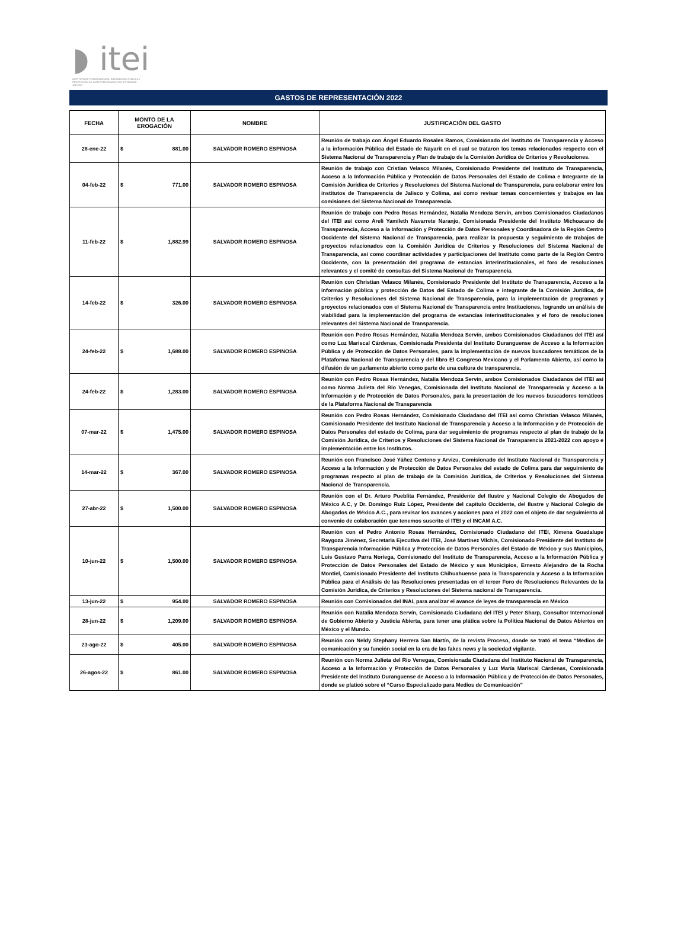◗ itei
INSTITUTO DE TRANSPARENCIA, INFORMACIÓN PÚBLICA Y PROTECCIÓN DE DATOS PERSONALES DEL ESTADO DE JALISCO
GASTOS DE REPRESENTACIÓN 2022
| FECHA | MONTO DE LA EROGACIÓN | NOMBRE | JUSTIFICACIÓN DEL GASTO |
| --- | --- | --- | --- |
| 28-ene-22 | $ 881.00 | SALVADOR ROMERO ESPINOSA | Reunión de trabajo con Ángel Eduardo Rosales Ramos, Comisionado del Instituto de Transparencia y Acceso a la información Pública del Estado de Nayarit en el cual se trataron los temas relacionados respecto con el Sistema Nacional de Transparencia y Plan de trabajo de la Comisión Jurídica de Criterios y Resoluciones. |
| 04-feb-22 | $ 771.00 | SALVADOR ROMERO ESPINOSA | Reunión de trabajo con Cristian Velasco Milanés, Comisionado Presidente del Instituto de Transparencia, Acceso a la Información Pública y Protección de Datos Personales del Estado de Colima e Integrante de la Comisión Jurídica de Criterios y Resoluciones del Sistema Nacional de Transparencia, para colaborar entre los institutos de Transparencia de Jalisco y Colima, así como revisar temas concernientes y trabajos en las comisiones del Sistema Nacional de Transparencia. |
| 11-feb-22 | $ 1,882.99 | SALVADOR ROMERO ESPINOSA | Reunión de trabajo con Pedro Rosas Hernández, Natalia Mendoza Servín, ambos Comisionados Ciudadanos del ITEI así como Areli Yamileth Navarrete Naranjo, Comisionada Presidente del Instituto Michoacano de Transparencia, Acceso a la Información y Protección de Datos Personales y Coordinadora de la Región Centro Occidente del Sistema Nacional de Transparencia, para realizar la propuesta y seguimiento de trabajos de proyectos relacionados con la Comisión Jurídica de Criterios y Resoluciones del Sistema Nacional de Transparencia, así como coordinar actividades y participaciones del Instituto como parte de la Región Centro Occidente, con la presentación del programa de estancias interinstitucionales, el foro de resoluciones relevantes y el comité de consultas del Sistema Nacional de Transparencia. |
| 14-feb-22 | $ 326.00 | SALVADOR ROMERO ESPINOSA | Reunión con Christian Velasco Milanés, Comisionado Presidente del Instituto de Transparencia, Acceso a la información pública y protección de Datos del Estado de Colima e integrante de la Comisión Jurídica, de Criterios y Resoluciones del Sistema Nacional de Transparencia, para la implementación de programas y proyectos relacionados con el Sistema Nacional de Transparencia entre Instituciones, logrando un análisis de viabilidad para la implementación del programa de estancias interinstitucionales y el foro de resoluciones relevantes del Sistema Nacional de Transparencia. |
| 24-feb-22 | $ 1,688.00 | SALVADOR ROMERO ESPINOSA | Reunión con Pedro Rosas Hernández, Natalia Mendoza Servín, ambos Comisionados Ciudadanos del ITEI así como Luz Mariscal Cárdenas, Comisionada Presidenta del Instituto Duranguense de Acceso a la Información Pública y de Protección de Datos Personales, para la implementación de nuevos buscadores temáticos de la Plataforma Nacional de Transparencia y del libro El Congreso Mexicano y el Parlamento Abierto, así como la difusión de un parlamento abierto como parte de una cultura de transparencia. |
| 24-feb-22 | $ 1,283.00 | SALVADOR ROMERO ESPINOSA | Reunión con Pedro Rosas Hernández, Natalia Mendoza Servín, ambos Comisionados Ciudadanos del ITEI así como Norma Julieta del Rio Venegas, Comisionada del Instituto Nacional de Transparencia y Acceso a la Información y de Protección de Datos Personales, para la presentación de los nuevos buscadores temáticos de la Plataforma Nacional de Transparencia |
| 07-mar-22 | $ 1,475.00 | SALVADOR ROMERO ESPINOSA | Reunión con Pedro Rosas Hernández, Comisionado Ciudadano del ITEI así como Christian Velasco Milanés, Comisionado Presidente del Instituto Nacional de Transparencia y Acceso a la Información y de Protección de Datos Personales del estado de Colima, para dar seguimiento de programas respecto al plan de trabajo de la Comisión Jurídica, de Criterios y Resoluciones del Sistema Nacional de Transparencia 2021-2022 con apoyo e implementación entre los Institutos. |
| 14-mar-22 | $ 367.00 | SALVADOR ROMERO ESPINOSA | Reunión con Francisco José Yáñez Centeno y Arvizu, Comisionado del Instituto Nacional de Transparencia y Acceso a la Información y de Protección de Datos Personales del estado de Colima para dar seguimiento de programas respecto al plan de trabajo de la Comisión Jurídica, de Criterios y Resoluciones del Sistema Nacional de Transparencia. |
| 27-abr-22 | $ 1,500.00 | SALVADOR ROMERO ESPINOSA | Reunión con el Dr. Arturo Pueblita Fernández, Presidente del Ilustre y Nacional Colegio de Abogados de México A.C, y Dr. Domingo Ruíz López, Presidente del capitulo Occidente, del Ilustre y Nacional Colegio de Abogados de México A.C., para revisar los avances y acciones para el 2022 con el objeto de dar seguimiento al convenio de colaboración que tenemos suscrito el ITEI y el INCAM A.C. |
| 10-jun-22 | $ 1,500.00 | SALVADOR ROMERO ESPINOSA | Reunión con el Pedro Antonio Rosas Hernández, Comisionado Ciudadano del ITEI, Ximena Guadalupe Raygoza Jiménez, Secretaria Ejecutiva del ITEI, José Martínez Vilchis, Comisionado Presidente del Instituto de Transparencia Información Pública y Protección de Datos Personales del Estado de México y sus Municipios, Luis Gustavo Parra Noriega, Comisionado del Instituto de Transparencia, Acceso a la Información Pública y Protección de Datos Personales del Estado de México y sus Municipios, Ernesto Alejandro de la Rocha Montiel, Comisionado Presidente del Instituto Chihuahuense para la Transparencia y Acceso a la Información Pública para el Análisis de las Resoluciones presentadas en el tercer Foro de Resoluciones Relevantes de la Comisión Jurídica, de Criterios y Resoluciones del Sistema nacional de Transparencia. |
| 13-jun-22 | $ 954.00 | SALVADOR ROMERO ESPINOSA | Reunión con Comisionados del INAI, para analizar el avance de leyes de transparencia en México |
| 28-jun-22 | $ 1,209.00 | SALVADOR ROMERO ESPINOSA | Reunión con Natalia Mendoza Servín, Comisionada Ciudadana del ITEI y Peter Sharp, Consultor Internacional de Gobierno Abierto y Justicia Abierta, para tener una plática sobre la Política Nacional de Datos Abiertos en México y el Mundo. |
| 23-ago-22 | $ 405.00 | SALVADOR ROMERO ESPINOSA | Reunión con Neldy Stephany Herrera San Martín, de la revista Proceso, donde se trató el tema “Medios de comunicación y su función social en la era de las fakes news y la sociedad vigilante. |
| 26-agos-22 | $ 861.00 | SALVADOR ROMERO ESPINOSA | Reunión con Norma Julieta del Río Venegas, Comisionada Ciudadana del Instituto Nacional de Transparencia, Acceso a la Información y Protección de Datos Personales y Luz María Mariscal Cárdenas, Comisionada Presidente del Instituto Duranguense de Acceso a la Información Pública y de Protección de Datos Personales, donde se platicó sobre el “Curso Especializado para Medios de Comunicación” |